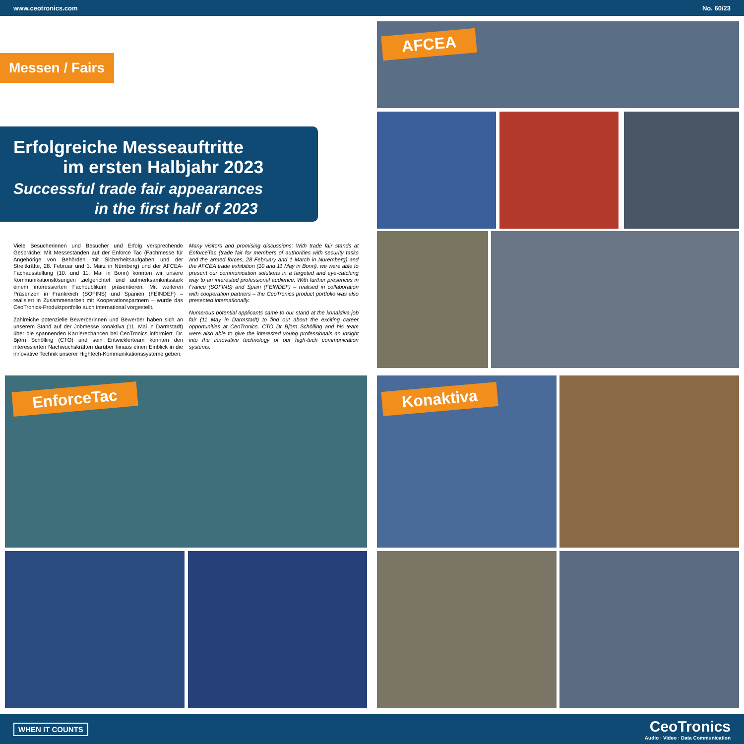www.ceotronics.com No. 60/23
Messen / Fairs
Erfolgreiche Messeauftritte
im ersten Halbjahr 2023
Successful trade fair appearances
in the first half of 2023
Viele Besucherinnen und Besucher und Erfolg versprechende Gespräche: Mit Messeständen auf der Enforce Tac (Fachmesse für Angehörige von Behörden mit Sicherheitsaufgaben und der Streitkräfte, 28. Februar und 1. März in Nürnberg) und der AFCEA-Fachausstellung (10. und 11. Mai in Bonn) konnten wir unsere Kommunikationslösungen zielgerichtet und aufmerksamkeitsstark einem interessierten Fachpublikum präsentieren. Mit weiteren Präsenzen in Frankreich (SOFINS) und Spanien (FEINDEF) – realisiert in Zusammenarbeit mit Kooperationspartnern – wurde das CeoTronics-Produktportfolio auch international vorgestellt.
Zahlreiche potenzielle Bewerberinnen und Bewerber haben sich an unserem Stand auf der Jobmesse konaktiva (11. Mai in Darmstadt) über die spannenden Karrierechancen bei CeoTronics informiert. Dr. Björn Schölling (CTO) und sein Entwicklerteam konnten den interessierten Nachwuchskräften darüber hinaus einen Einblick in die innovative Technik unserer Hightech-Kommunikationssysteme geben.
Many visitors and promising discussions: With trade fair stands at EnforceTac (trade fair for members of authorities with security tasks and the armed forces, 28 February and 1 March in Nuremberg) and the AFCEA trade exhibition (10 and 11 May in Bonn), we were able to present our communication solutions in a targeted and eye-catching way to an interested professional audience. With further presences in France (SOFINS) and Spain (FEINDEF) – realised in collaboration with cooperation partners – the CeoTronics product portfolio was also presented internationally.
Numerous potential applicants came to our stand at the konaktiva job fair (11 May in Darmstadt) to find out about the exciting career opportunities at CeoTronics. CTO Dr Björn Schölling and his team were also able to give the interested young professionals an insight into the innovative technology of our high-tech communication systems.
AFCEA
EnforceTac Konaktiva
WHEN IT COUNTS
CeoTronics
Audio · Video · Data Communication